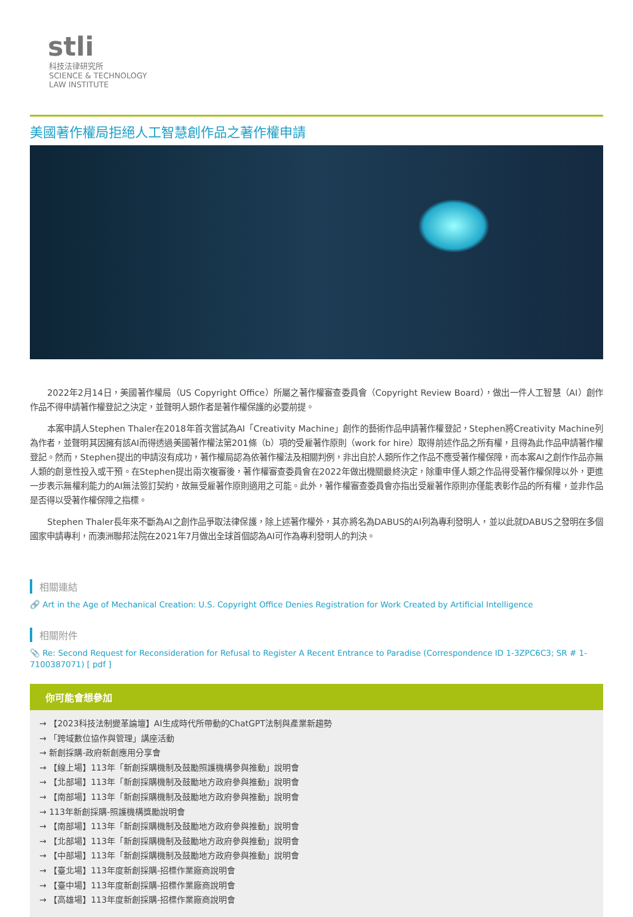stli
科技法律研究所
SCIENCE & TECHNOLOGY
LAW INSTITUTE
美國著作權局拒絕人工智慧創作品之著作權申請
2022年2月14日，美國著作權局（US Copyright Office）所屬之著作權審查委員會（Copyright Review Board），做出一件人工智慧（AI）創作作品不得申請著作權登記之決定，並聲明人類作者是著作權保護的必要前提。
本案申請人Stephen Thaler在2018年首次嘗試為AI「Creativity Machine」創作的藝術作品申請著作權登記，Stephen將Creativity Machine列為作者，並聲明其因擁有該AI而得透過美國著作權法第201條（b）項的受雇著作原則（work for hire）取得前述作品之所有權，且得為此作品申請著作權登記。然而，Stephen提出的申請沒有成功，著作權局認為依著作權法及相關判例，非出自於人類所作之作品不應受著作權保障，而本案AI之創作作品亦無人類的創意性投入或干預。在Stephen提出兩次複審後，著作權審查委員會在2022年做出機關最終決定，除重申僅人類之作品得受著作權保障以外，更進一步表示無權利能力的AI無法簽訂契約，故無受雇著作原則適用之可能。此外，著作權審查委員會亦指出受雇著作原則亦僅能表彰作品的所有權，並非作品是否得以受著作權保障之指標。
Stephen Thaler長年來不斷為AI之創作品爭取法律保護，除上述著作權外，其亦將名為DABUS的AI列為專利發明人，並以此就DABUS之發明在多個國家申請專利，而澳洲聯邦法院在2021年7月做出全球首個認為AI可作為專利發明人的判決。
相關連結
🔗 Art in the Age of Mechanical Creation: U.S. Copyright Office Denies Registration for Work Created by Artificial Intelligence
相關附件
📎 Re: Second Request for Reconsideration for Refusal to Register A Recent Entrance to Paradise (Correspondence ID 1-3ZPC6C3; SR # 1-7100387071) [ pdf ]
你可能會想參加
→ 【2023科技法制變革論壇】AI生成時代所帶動的ChatGPT法制與產業新趨勢
→ 「跨域數位協作與管理」講座活動
→ 新創採購-政府新創應用分享會
→ 【線上場】113年「新創採購機制及鼓勵照護機構參與推動」說明會
→ 【北部場】113年「新創採購機制及鼓勵地方政府參與推動」說明會
→ 【南部場】113年「新創採購機制及鼓勵地方政府參與推動」說明會
→ 113年新創採購-照護機構獎勵說明會
→ 【南部場】113年「新創採購機制及鼓勵地方政府參與推動」說明會
→ 【北部場】113年「新創採購機制及鼓勵地方政府參與推動」說明會
→ 【中部場】113年「新創採購機制及鼓勵地方政府參與推動」說明會
→ 【臺北場】113年度新創採購-招標作業廠商說明會
→ 【臺中場】113年度新創採購-招標作業廠商說明會
→ 【高雄場】113年度新創採購-招標作業廠商說明會